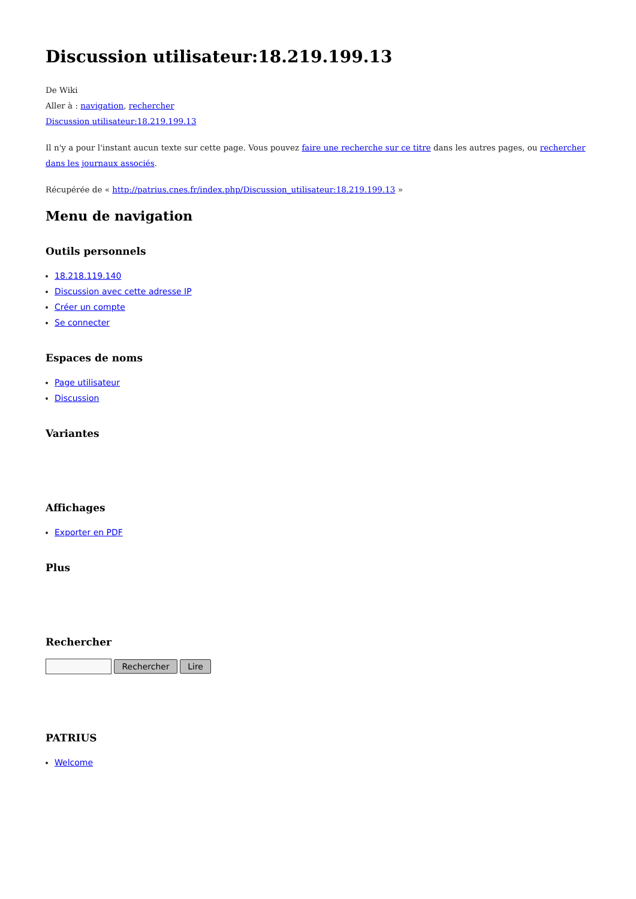Discussion utilisateur:18.219.199.13
De Wiki
Aller à : navigation, rechercher
Discussion utilisateur:18.219.199.13
Il n'y a pour l'instant aucun texte sur cette page. Vous pouvez faire une recherche sur ce titre dans les autres pages, ou rechercher dans les journaux associés.
Récupérée de « http://patrius.cnes.fr/index.php/Discussion_utilisateur:18.219.199.13 »
Menu de navigation
Outils personnels
18.218.119.140
Discussion avec cette adresse IP
Créer un compte
Se connecter
Espaces de noms
Page utilisateur
Discussion
Variantes
Affichages
Exporter en PDF
Plus
Rechercher
Rechercher Lire
PATRIUS
Welcome